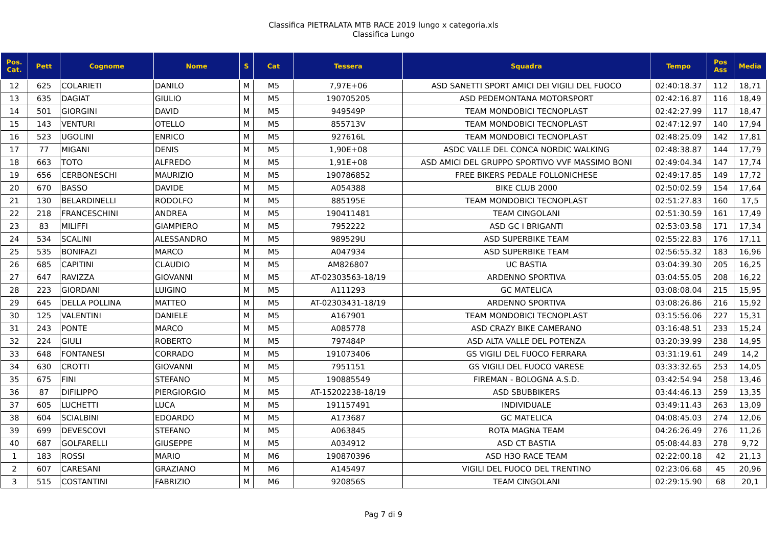Classifica PIETRALATA MTB RACE 2019 lungo x categoria.xls
Classifica Lungo
| Pos. Cat. | Pett | Cognome | Nome | S | Cat | Tessera | Squadra | Tempo | Pos Ass | Media |
| --- | --- | --- | --- | --- | --- | --- | --- | --- | --- | --- |
| 12 | 625 | COLARIETI | DANILO | M | M5 | 7,97E+06 | ASD SANETTI SPORT AMICI DEI VIGILI DEL FUOCO | 02:40:18.37 | 112 | 18,71 |
| 13 | 635 | DAGIAT | GIULIO | M | M5 | 190705205 | ASD PEDEMONTANA MOTORSPORT | 02:42:16.87 | 116 | 18,49 |
| 14 | 501 | GIORGINI | DAVID | M | M5 | 949549P | TEAM MONDOBICI TECNOPLAST | 02:42:27.99 | 117 | 18,47 |
| 15 | 143 | VENTURI | OTELLO | M | M5 | 855713V | TEAM MONDOBICI TECNOPLAST | 02:47:12.97 | 140 | 17,94 |
| 16 | 523 | UGOLINI | ENRICO | M | M5 | 927616L | TEAM MONDOBICI TECNOPLAST | 02:48:25.09 | 142 | 17,81 |
| 17 | 77 | MIGANI | DENIS | M | M5 | 1,90E+08 | ASDC VALLE DEL CONCA NORDIC WALKING | 02:48:38.87 | 144 | 17,79 |
| 18 | 663 | TOTO | ALFREDO | M | M5 | 1,91E+08 | ASD AMICI DEL GRUPPO SPORTIVO VVF MASSIMO BONI | 02:49:04.34 | 147 | 17,74 |
| 19 | 656 | CERBONESCHI | MAURIZIO | M | M5 | 190786852 | FREE BIKERS PEDALE FOLLONICHESE | 02:49:17.85 | 149 | 17,72 |
| 20 | 670 | BASSO | DAVIDE | M | M5 | A054388 | BIKE CLUB 2000 | 02:50:02.59 | 154 | 17,64 |
| 21 | 130 | BELARDINELLI | RODOLFO | M | M5 | 885195E | TEAM MONDOBICI TECNOPLAST | 02:51:27.83 | 160 | 17,5 |
| 22 | 218 | FRANCESCHINI | ANDREA | M | M5 | 190411481 | TEAM CINGOLANI | 02:51:30.59 | 161 | 17,49 |
| 23 | 83 | MILIFFI | GIAMPIERO | M | M5 | 7952222 | ASD GC I BRIGANTI | 02:53:03.58 | 171 | 17,34 |
| 24 | 534 | SCALINI | ALESSANDRO | M | M5 | 989529U | ASD SUPERBIKE TEAM | 02:55:22.83 | 176 | 17,11 |
| 25 | 535 | BONIFAZI | MARCO | M | M5 | A047934 | ASD SUPERBIKE TEAM | 02:56:55.32 | 183 | 16,96 |
| 26 | 685 | CAPITINI | CLAUDIO | M | M5 | AM826807 | UC BASTIA | 03:04:39.30 | 205 | 16,25 |
| 27 | 647 | RAVIZZA | GIOVANNI | M | M5 | AT-02303563-18/19 | ARDENNO SPORTIVA | 03:04:55.05 | 208 | 16,22 |
| 28 | 223 | GIORDANI | LUIGINO | M | M5 | A111293 | GC MATELICA | 03:08:08.04 | 215 | 15,95 |
| 29 | 645 | DELLA POLLINA | MATTEO | M | M5 | AT-02303431-18/19 | ARDENNO SPORTIVA | 03:08:26.86 | 216 | 15,92 |
| 30 | 125 | VALENTINI | DANIELE | M | M5 | A167901 | TEAM MONDOBICI TECNOPLAST | 03:15:56.06 | 227 | 15,31 |
| 31 | 243 | PONTE | MARCO | M | M5 | A085778 | ASD CRAZY BIKE CAMERANO | 03:16:48.51 | 233 | 15,24 |
| 32 | 224 | GIULI | ROBERTO | M | M5 | 797484P | ASD ALTA VALLE DEL POTENZA | 03:20:39.99 | 238 | 14,95 |
| 33 | 648 | FONTANESI | CORRADO | M | M5 | 191073406 | GS VIGILI DEL FUOCO FERRARA | 03:31:19.61 | 249 | 14,2 |
| 34 | 630 | CROTTI | GIOVANNI | M | M5 | 7951151 | GS VIGILI DEL FUOCO VARESE | 03:33:32.65 | 253 | 14,05 |
| 35 | 675 | FINI | STEFANO | M | M5 | 190885549 | FIREMAN - BOLOGNA A.S.D. | 03:42:54.94 | 258 | 13,46 |
| 36 | 87 | DIFILIPPO | PIERGIORGIO | M | M5 | AT-15202238-18/19 | ASD SBUBBIKERS | 03:44:46.13 | 259 | 13,35 |
| 37 | 605 | LUCHETTI | LUCA | M | M5 | 191157491 | INDIVIDUALE | 03:49:11.43 | 263 | 13,09 |
| 38 | 604 | SCIALBINI | EDOARDO | M | M5 | A173687 | GC MATELICA | 04:08:45.03 | 274 | 12,06 |
| 39 | 699 | DEVESCOVI | STEFANO | M | M5 | A063845 | ROTA MAGNA TEAM | 04:26:26.49 | 276 | 11,26 |
| 40 | 687 | GOLFARELLI | GIUSEPPE | M | M5 | A034912 | ASD CT BASTIA | 05:08:44.83 | 278 | 9,72 |
| 1 | 183 | ROSSI | MARIO | M | M6 | 190870396 | ASD H3O RACE TEAM | 02:22:00.18 | 42 | 21,13 |
| 2 | 607 | CARESANI | GRAZIANO | M | M6 | A145497 | VIGILI DEL FUOCO DEL TRENTINO | 02:23:06.68 | 45 | 20,96 |
| 3 | 515 | COSTANTINI | FABRIZIO | M | M6 | 920856S | TEAM CINGOLANI | 02:29:15.90 | 68 | 20,1 |
Pag 7 di 9